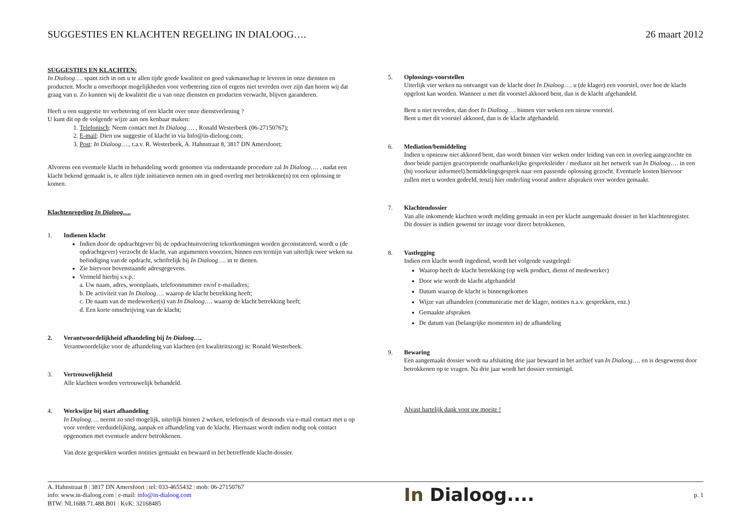SUGGESTIES EN KLACHTEN REGELING IN DIALOOG….
26 maart 2012
SUGGESTIES EN KLACHTEN:
In Dialoog…. spant zich in om u te allen tijde goede kwaliteit en goed vakmanschap te leveren in onze diensten en producten. Mocht u onverhoopt mogelijkheden voor verbetering zien of ergens niet tevreden over zijn dan horen wij dat graag van u. Zo kunnen wij de kwaliteit die u van onze diensten en producten verwacht, blijven garanderen.
Heeft u een suggestie ter verbetering of een klacht over onze dienstverlening ?
U kunt dit op de volgende wijze aan ons kenbaar maken:
1. Telefonisch: Neem contact met In Dialoog…. , Ronald Westerbeek (06-27150767);
2. E-mail: Dien uw suggestie of klacht in via Info@in-dieloog.com;
3. Post: In Dialoog…., t.a.v. R. Westerbeek, A. Hahnstraat 8, 3817 DN Amersfoort;
Alvorens een eventuele klacht in behandeling wordt genomen via onderstaande procedure zal In Dialoog…. , nadat een klacht bekend gemaakt is, te allen tijde initiatieven nemen om in goed overleg met betrokkene(n) tot een oplossing te komen.
Klachtenregeling In Dialoog….
1. Indienen klacht
Indien door de opdrachtgever bij de opdrachtuitvoering tekortkomingen worden geconstateerd, wordt u (de opdrachtgever) verzocht de klacht, van argumenten voorzien, binnen een termijn van uiterlijk twee weken na beëindiging van de opdracht, schriftelijk bij In Dialoog…. in te dienen.
Zie hiervoor bovenstaande adresgegevens.
Vermeld hierbij s.v.p.:
a. Uw naam, adres, woonplaats, telefoonnummer en/of e-mailadres;
b. De activiteit van In Dialoog…. waarop de klacht betrekking heeft;
c. De naam van de medewerker(s) van In Dialoog…. waarop de klacht betrekking heeft;
d. Een korte omschrijving van de klacht;
2. Verantwoordelijkheid afhandeling bij In Dialoog….
Verantwoordelijke voor de afhandeling van klachten (en kwaliteitszorg) is: Ronald Westerbeek.
3. Vertrouwelijkheid
Alle klachten worden vertrouwelijk behandeld.
4. Werkwijze bij start afhandeling
In Dialoog…. neemt zo snel mogelijk, uiterlijk binnen 2 weken, telefonisch of desnoods via e-mail contact met u op voor verdere verduidelijking, aanpak en afhandeling van de klacht. Hiernaast wordt indien nodig ook contact opgenomen met eventuele andere betrokkenen.
Van deze gesprekken worden notities gemaakt en bewaard in het betreffende klacht-dossier.
5. Oplossings-voorstellen
Uiterlijk vier weken na ontvangst van de klacht doet In Dialoog…. u (de klager) een voorstel, over hoe de klacht opgelost kan worden. Wanneer u met dit voorstel akkoord bent, dan is de klacht afgehandeld.
Bent u niet tevreden, dan doet In Dialoog…. binnen vier weken een nieuw voorstel.
Bent u met dit voorstel akkoord, dan is de klacht afgehandeld.
6. Mediation/bemiddeling
Indien u opnieuw niet akkoord bent, dan wordt binnen vier weken onder leiding van een in overleg aangezochte en door beide partijen geaccepteerde onafhankelijke gespreksleider / mediator uit het netwerk van In Dialoog…. in een (bij voorkeur informeel) bemiddelingsgesprek naar een passende oplossing gezocht. Eventuele kosten hiervoor zullen met u worden gedeeld, tenzij hier onderling vooraf andere afspraken over worden gemaakt.
7. Klachtendossier
Van alle inkomende klachten wordt melding gemaakt in een per klacht aangemaakt dossier in het klachtenregister. Dit dossier is indien gewenst ter inzage voor direct betrokkenen.
8. Vastlegging
Indien een klacht wordt ingediend, wordt het volgende vastgelegd:
Waarop heeft de klacht betrekking (op welk product, dienst of medewerker)
Door wie wordt de klacht afgehandeld
Datum waarop de klacht is binnengekomen
Wijze van afhandelen (communicatie met de klager, notities n.a.v. gesprekken, enz.)
Gemaakte afspraken
De datum van (belangrijke momenten in) de afhandeling
9. Bewaring
Een aangemaakt dossier wordt na afsluiting drie jaar bewaard in het archief van In Dialoog…. en is desgewenst door betrokkenen op te vragen. Na drie jaar wordt het dossier vernietigd.
Alvast hartelijk dank voor uw moeite !
A. Hahnstraat 8 | 3817 DN Amersfoort | tel: 033-4655432 | mob: 06-27150767
info: www.in-dialoog.com | e-mail: info@in-dialoog.com
BTW: NL1688.71.488.B01 | KvK: 32168485
In Dialoog....
p. 1